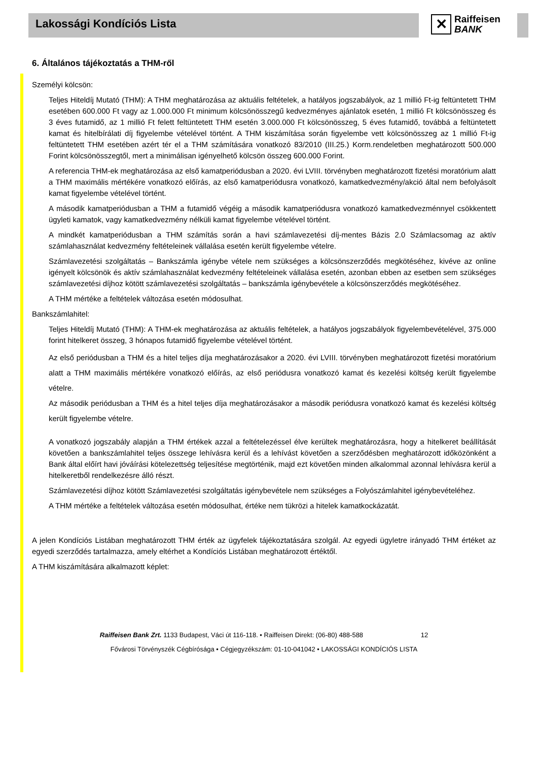Lakossági Kondíciós Lista
✕
Raiffeisen
BANK
6. Általános tájékoztatás a THM-ről
Személyi kölcsön:
Teljes Hiteldíj Mutató (THM): A THM meghatározása az aktuális feltételek, a hatályos jogszabályok, az 1 millió Ft-ig feltüntetett THM esetében 600.000 Ft vagy az 1.000.000 Ft minimum kölcsönösszegű kedvezményes ajánlatok esetén, 1 millió Ft kölcsönösszeg és 3 éves futamidő, az 1 millió Ft felett feltüntetett THM esetén 3.000.000 Ft kölcsönösszeg, 5 éves futamidő, továbbá a feltüntetett kamat és hitelbírálati díj figyelembe vételével történt. A THM kiszámítása során figyelembe vett kölcsönösszeg az 1 millió Ft-ig feltüntetett THM esetében azért tér el a THM számítására vonatkozó 83/2010 (III.25.) Korm.rendeletben meghatározott 500.000 Forint kölcsönösszegtől, mert a minimálisan igényelhető kölcsön összeg 600.000 Forint.
A referencia THM-ek meghatározása az első kamatperiódusban a 2020. évi LVIII. törvényben meghatározott fizetési moratórium alatt a THM maximális mértékére vonatkozó előírás, az első kamatperiódusra vonatkozó, kamatkedvezmény/akció által nem befolyásolt kamat figyelembe vételével történt.
A második kamatperiódusban a THM a futamidő végéig a második kamatperiódusra vonatkozó kamatkedvezménnyel csökkentett ügyleti kamatok, vagy kamatkedvezmény nélküli kamat figyelembe vételével történt.
A mindkét kamatperiódusban a THM számítás során a havi számlavezetési díj-mentes Bázis 2.0 Számlacsomag az aktív számlahasználat kedvezmény feltételeinek vállalása esetén került figyelembe vételre.
Számlavezetési szolgáltatás – Bankszámla igénybe vétele nem szükséges a kölcsönszerződés megkötéséhez, kivéve az online igényelt kölcsönök és aktív számlahasználat kedvezmény feltételeinek vállalása esetén, azonban ebben az esetben sem szükséges számlavezetési díjhoz kötött számlavezetési szolgáltatás – bankszámla igénybevétele a kölcsönszerződés megkötéséhez.
A THM mértéke a feltételek változása esetén módosulhat.
Bankszámlahitel:
Teljes Hiteldíj Mutató (THM): A THM-ek meghatározása az aktuális feltételek, a hatályos jogszabályok figyelembevételével, 375.000 forint hitelkeret összeg, 3 hónapos futamidő figyelembe vételével történt.
Az első periódusban a THM és a hitel teljes díja meghatározásakor a 2020. évi LVIII. törvényben meghatározott fizetési moratórium alatt a THM maximális mértékére vonatkozó előírás, az első periódusra vonatkozó kamat és kezelési költség került figyelembe vételre.
Az második periódusban a THM és a hitel teljes díja meghatározásakor a második periódusra vonatkozó kamat és kezelési költség került figyelembe vételre.
A vonatkozó jogszabály alapján a THM értékek azzal a feltételezéssel élve kerültek meghatározásra, hogy a hitelkeret beállítását követően a bankszámlahitel teljes összege lehívásra kerül és a lehívást követően a szerződésben meghatározott időközönként a Bank által előírt havi jóváírási kötelezettség teljesítése megtörténik, majd ezt követően minden alkalommal azonnal lehívásra kerül a hitelkeretből rendelkezésre álló részt.
Számlavezetési díjhoz kötött Számlavezetési szolgáltatás igénybevétele nem szükséges a Folyószámlahitel igénybevételéhez.
A THM mértéke a feltételek változása esetén módosulhat, értéke nem tükrözi a hitelek kamatkockázatát.
A jelen Kondíciós Listában meghatározott THM érték az ügyfelek tájékoztatására szolgál. Az egyedi ügyletre irányadó THM értéket az egyedi szerződés tartalmazza, amely eltérhet a Kondíciós Listában meghatározott értéktől.
A THM kiszámítására alkalmazott képlet:
Raiffeisen Bank Zrt. 1133 Budapest, Váci út 116-118. • Raiffeisen Direkt: (06-80) 488-588 12
Fővárosi Törvényszék Cégbírósága • Cégjegyzékszám: 01-10-041042 • LAKOSSÁGI KONDÍCIÓS LISTA